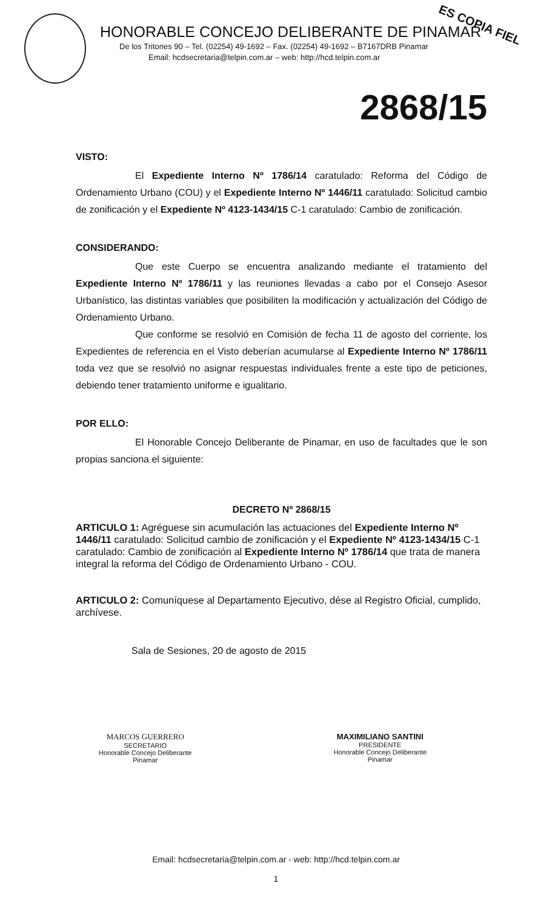ES COPIA FIEL
HONORABLE CONCEJO DELIBERANTE DE PINAMAR
De los Tritones 90 – Tel. (02254) 49-1692 – Fax. (02254) 49-1692 – B7167DRB Pinamar
Email: hcdsecretaria@telpin.com.ar – web: http://hcd.telpin.com.ar
2868/15
VISTO:
El Expediente Interno Nº 1786/14 caratulado: Reforma del Código de Ordenamiento Urbano (COU) y el Expediente Interno Nº 1446/11 caratulado: Solicitud cambio de zonificación y el Expediente Nº 4123-1434/15 C-1 caratulado: Cambio de zonificación.
CONSIDERANDO:
Que este Cuerpo se encuentra analizando mediante el tratamiento del Expediente Interno Nº 1786/11 y las reuniones llevadas a cabo por el Consejo Asesor Urbanístico, las distintas variables que posibiliten la modificación y actualización del Código de Ordenamiento Urbano.
Que conforme se resolvió en Comisión de fecha 11 de agosto del corriente, los Expedientes de referencia en el Visto deberían acumularse al Expediente Interno Nº 1786/11 toda vez que se resolvió no asignar respuestas individuales frente a este tipo de peticiones, debiendo tener tratamiento uniforme e igualitario.
POR ELLO:
El Honorable Concejo Deliberante de Pinamar, en uso de facultades que le son propias sanciona el siguiente:
DECRETO Nº 2868/15
ARTICULO 1: Agréguese sin acumulación las actuaciones del Expediente Interno Nº 1446/11 caratulado: Solicitud cambio de zonificación y el Expediente Nº 4123-1434/15 C-1 caratulado: Cambio de zonificación al Expediente Interno Nº 1786/14 que trata de manera integral la reforma del Código de Ordenamiento Urbano - COU.
ARTICULO 2: Comuníquese al Departamento Ejecutivo, dése al Registro Oficial, cumplido, archívese.
Sala de Sesiones, 20 de agosto de 2015
MARCOS GUERRERO
SECRETARIO
Honorable Concejo Deliberante
Pinamar
MAXIMILIANO SANTINI
PRESIDENTE
Honorable Concejo Deliberante
Pinamar
Email: hcdsecretaria@telpin.com.ar - web: http://hcd.telpin.com.ar
1